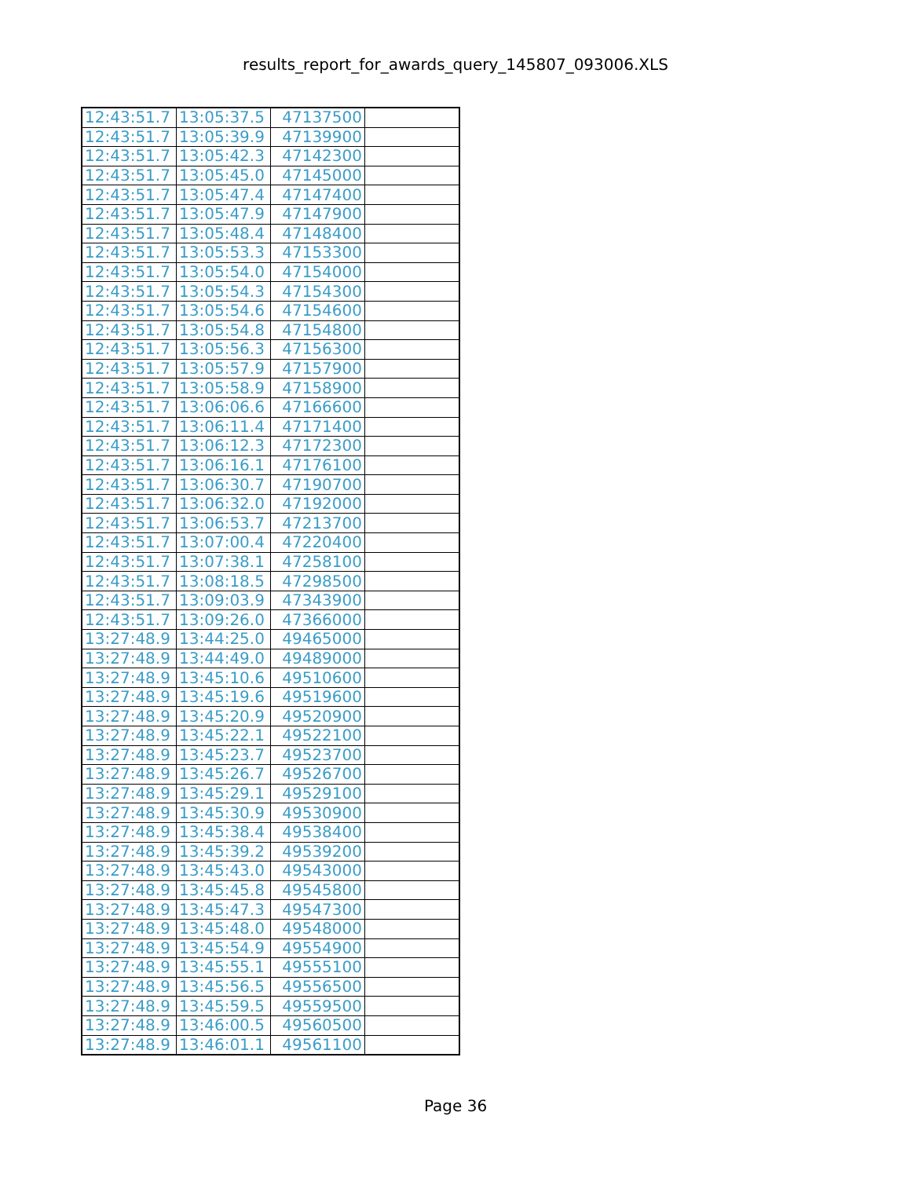results_report_for_awards_query_145807_093006.XLS
| 12:43:51.7 | 13:05:37.5 | 47137500 | |
| 12:43:51.7 | 13:05:39.9 | 47139900 | |
| 12:43:51.7 | 13:05:42.3 | 47142300 | |
| 12:43:51.7 | 13:05:45.0 | 47145000 | |
| 12:43:51.7 | 13:05:47.4 | 47147400 | |
| 12:43:51.7 | 13:05:47.9 | 47147900 | |
| 12:43:51.7 | 13:05:48.4 | 47148400 | |
| 12:43:51.7 | 13:05:53.3 | 47153300 | |
| 12:43:51.7 | 13:05:54.0 | 47154000 | |
| 12:43:51.7 | 13:05:54.3 | 47154300 | |
| 12:43:51.7 | 13:05:54.6 | 47154600 | |
| 12:43:51.7 | 13:05:54.8 | 47154800 | |
| 12:43:51.7 | 13:05:56.3 | 47156300 | |
| 12:43:51.7 | 13:05:57.9 | 47157900 | |
| 12:43:51.7 | 13:05:58.9 | 47158900 | |
| 12:43:51.7 | 13:06:06.6 | 47166600 | |
| 12:43:51.7 | 13:06:11.4 | 47171400 | |
| 12:43:51.7 | 13:06:12.3 | 47172300 | |
| 12:43:51.7 | 13:06:16.1 | 47176100 | |
| 12:43:51.7 | 13:06:30.7 | 47190700 | |
| 12:43:51.7 | 13:06:32.0 | 47192000 | |
| 12:43:51.7 | 13:06:53.7 | 47213700 | |
| 12:43:51.7 | 13:07:00.4 | 47220400 | |
| 12:43:51.7 | 13:07:38.1 | 47258100 | |
| 12:43:51.7 | 13:08:18.5 | 47298500 | |
| 12:43:51.7 | 13:09:03.9 | 47343900 | |
| 12:43:51.7 | 13:09:26.0 | 47366000 | |
| 13:27:48.9 | 13:44:25.0 | 49465000 | |
| 13:27:48.9 | 13:44:49.0 | 49489000 | |
| 13:27:48.9 | 13:45:10.6 | 49510600 | |
| 13:27:48.9 | 13:45:19.6 | 49519600 | |
| 13:27:48.9 | 13:45:20.9 | 49520900 | |
| 13:27:48.9 | 13:45:22.1 | 49522100 | |
| 13:27:48.9 | 13:45:23.7 | 49523700 | |
| 13:27:48.9 | 13:45:26.7 | 49526700 | |
| 13:27:48.9 | 13:45:29.1 | 49529100 | |
| 13:27:48.9 | 13:45:30.9 | 49530900 | |
| 13:27:48.9 | 13:45:38.4 | 49538400 | |
| 13:27:48.9 | 13:45:39.2 | 49539200 | |
| 13:27:48.9 | 13:45:43.0 | 49543000 | |
| 13:27:48.9 | 13:45:45.8 | 49545800 | |
| 13:27:48.9 | 13:45:47.3 | 49547300 | |
| 13:27:48.9 | 13:45:48.0 | 49548000 | |
| 13:27:48.9 | 13:45:54.9 | 49554900 | |
| 13:27:48.9 | 13:45:55.1 | 49555100 | |
| 13:27:48.9 | 13:45:56.5 | 49556500 | |
| 13:27:48.9 | 13:45:59.5 | 49559500 | |
| 13:27:48.9 | 13:46:00.5 | 49560500 | |
| 13:27:48.9 | 13:46:01.1 | 49561100 | |
Page 36